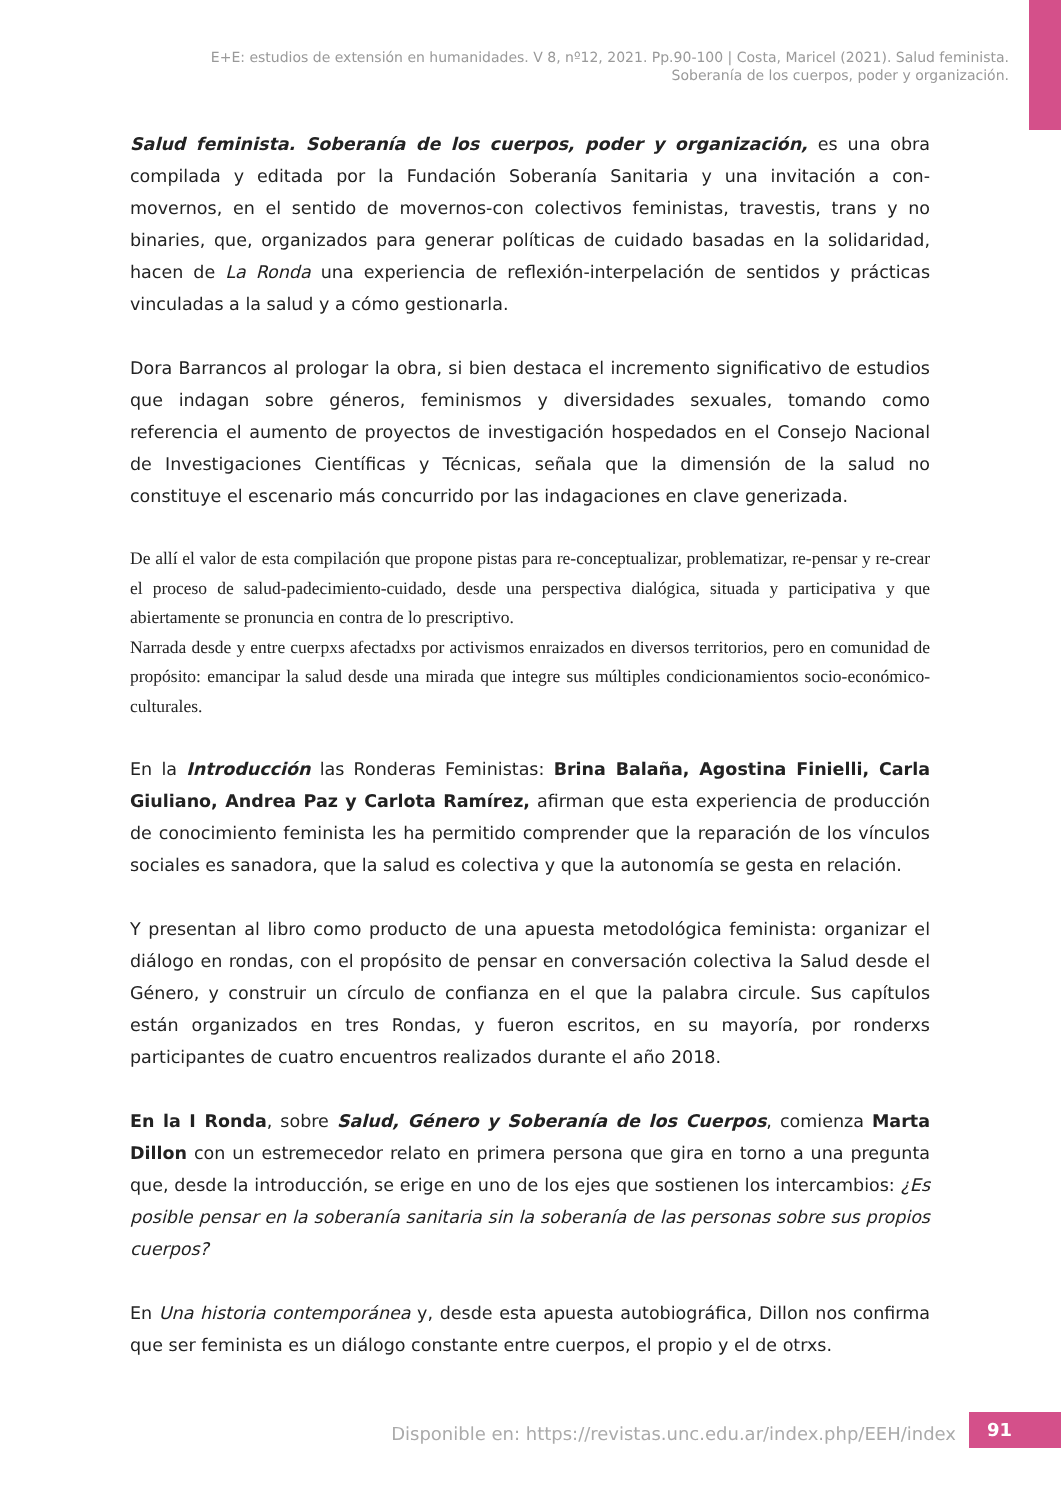E+E: estudios de extensión en humanidades. V 8, nº12, 2021. Pp.90-100 | Costa, Maricel (2021). Salud feminista.
Soberanía de los cuerpos, poder y organización.
Salud feminista. Soberanía de los cuerpos, poder y organización, es una obra compilada y editada por la Fundación Soberanía Sanitaria y una invitación a con-movernos, en el sentido de movernos-con colectivos feministas, travestis, trans y no binaries, que, organizados para generar políticas de cuidado basadas en la solidaridad, hacen de La Ronda una experiencia de reflexión-interpelación de sentidos y prácticas vinculadas a la salud y a cómo gestionarla.
Dora Barrancos al prologar la obra, si bien destaca el incremento significativo de estudios que indagan sobre géneros, feminismos y diversidades sexuales, tomando como referencia el aumento de proyectos de investigación hospedados en el Consejo Nacional de Investigaciones Científicas y Técnicas, señala que la dimensión de la salud no constituye el escenario más concurrido por las indagaciones en clave generizada.
De allí el valor de esta compilación que propone pistas para re-conceptualizar, problematizar, re-pensar y re-crear el proceso de salud-padecimiento-cuidado, desde una perspectiva dialógica, situada y participativa y que abiertamente se pronuncia en contra de lo prescriptivo.
Narrada desde y entre cuerpxs afectadxs por activismos enraizados en diversos territorios, pero en comunidad de propósito: emancipar la salud desde una mirada que integre sus múltiples condicionamientos socio-económico-culturales.
En la Introducción las Ronderas Feministas: Brina Balaña, Agostina Finielli, Carla Giuliano, Andrea Paz y Carlota Ramírez, afirman que esta experiencia de producción de conocimiento feminista les ha permitido comprender que la reparación de los vínculos sociales es sanadora, que la salud es colectiva y que la autonomía se gesta en relación.
Y presentan al libro como producto de una apuesta metodológica feminista: organizar el diálogo en rondas, con el propósito de pensar en conversación colectiva la Salud desde el Género, y construir un círculo de confianza en el que la palabra circule. Sus capítulos están organizados en tres Rondas, y fueron escritos, en su mayoría, por ronderxs participantes de cuatro encuentros realizados durante el año 2018.
En la I Ronda, sobre Salud, Género y Soberanía de los Cuerpos, comienza Marta Dillon con un estremecedor relato en primera persona que gira en torno a una pregunta que, desde la introducción, se erige en uno de los ejes que sostienen los intercambios: ¿Es posible pensar en la soberanía sanitaria sin la soberanía de las personas sobre sus propios cuerpos?
En Una historia contemporánea y, desde esta apuesta autobiográfica, Dillon nos confirma que ser feminista es un diálogo constante entre cuerpos, el propio y el de otrxs.
Disponible en: https://revistas.unc.edu.ar/index.php/EEH/index
91